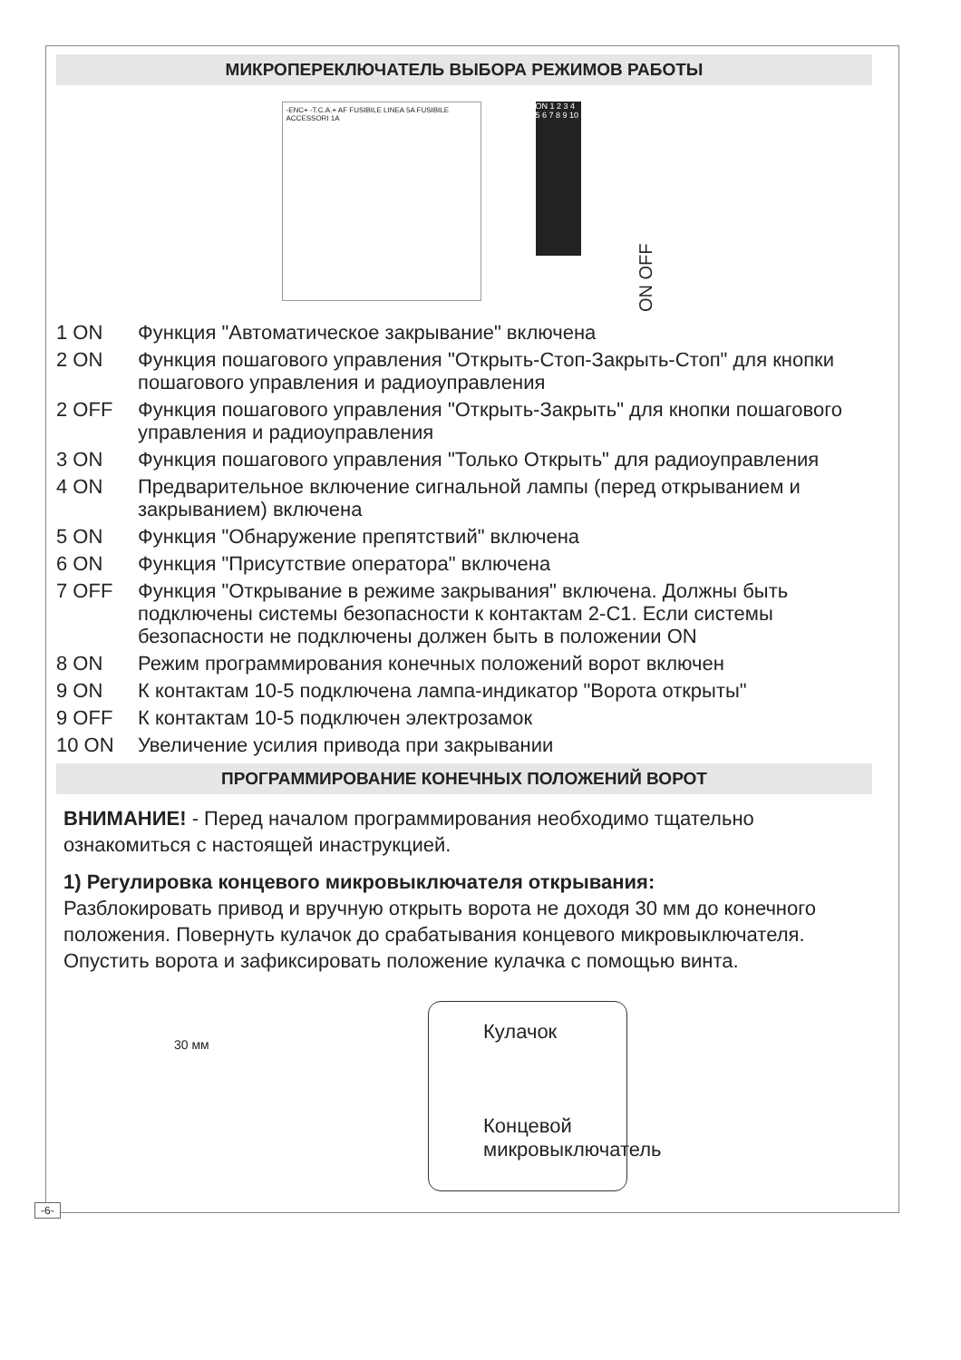МИКРОПЕРЕКЛЮЧАТЕЛЬ ВЫБОРА РЕЖИМОВ РАБОТЫ
-ENC+ -T.C.A.+ AF FUSIBILE LINEA 5A FUSIBILE ACCESSORI 1A
ON 1 2 3 4 5 6 7 8 9 10
ON OFF
1 ON Функция "Автоматическое закрывание" включена
2 ON Функция пошагового управления "Открыть-Стоп-Закрыть-Стоп" для кнопки пошагового управления и радиоуправления
2 OFF Функция пошагового управления "Открыть-Закрыть" для кнопки пошагового управления и радиоуправления
3 ON Функция пошагового управления "Только Открыть" для радиоуправления
4 ON Предварительное включение сигнальной лампы (перед открыванием и закрыванием) включена
5 ON Функция "Обнаружение препятствий" включена
6 ON Функция "Присутствие оператора" включена
7 OFF Функция "Открывание в режиме закрывания" включена. Должны быть подключены системы безопасности к контактам 2-С1. Если системы безопасности не подключены должен быть в положении ON
8 ON Режим программирования конечных положений ворот включен
9 ON К контактам 10-5 подключена лампа-индикатор "Ворота открыты"
9 OFF К контактам 10-5 подключен электрозамок
10 ON Увеличение усилия привода при закрывании
ПРОГРАММИРОВАНИЕ КОНЕЧНЫХ ПОЛОЖЕНИЙ ВОРОТ
ВНИМАНИЕ! - Перед началом программирования необходимо тщательно ознакомиться с настоящей инаструкцией.
1) Регулировка концевого микровыключателя открывания:
Разблокировать привод и вручную открыть ворота не доходя 30 мм до конечного положения. Повернуть кулачок до срабатывания концевого микровыключателя. Опустить ворота и зафиксировать положение кулачка с помощью винта.
30 мм
Кулачок
Концевой микровыключатель
-6-